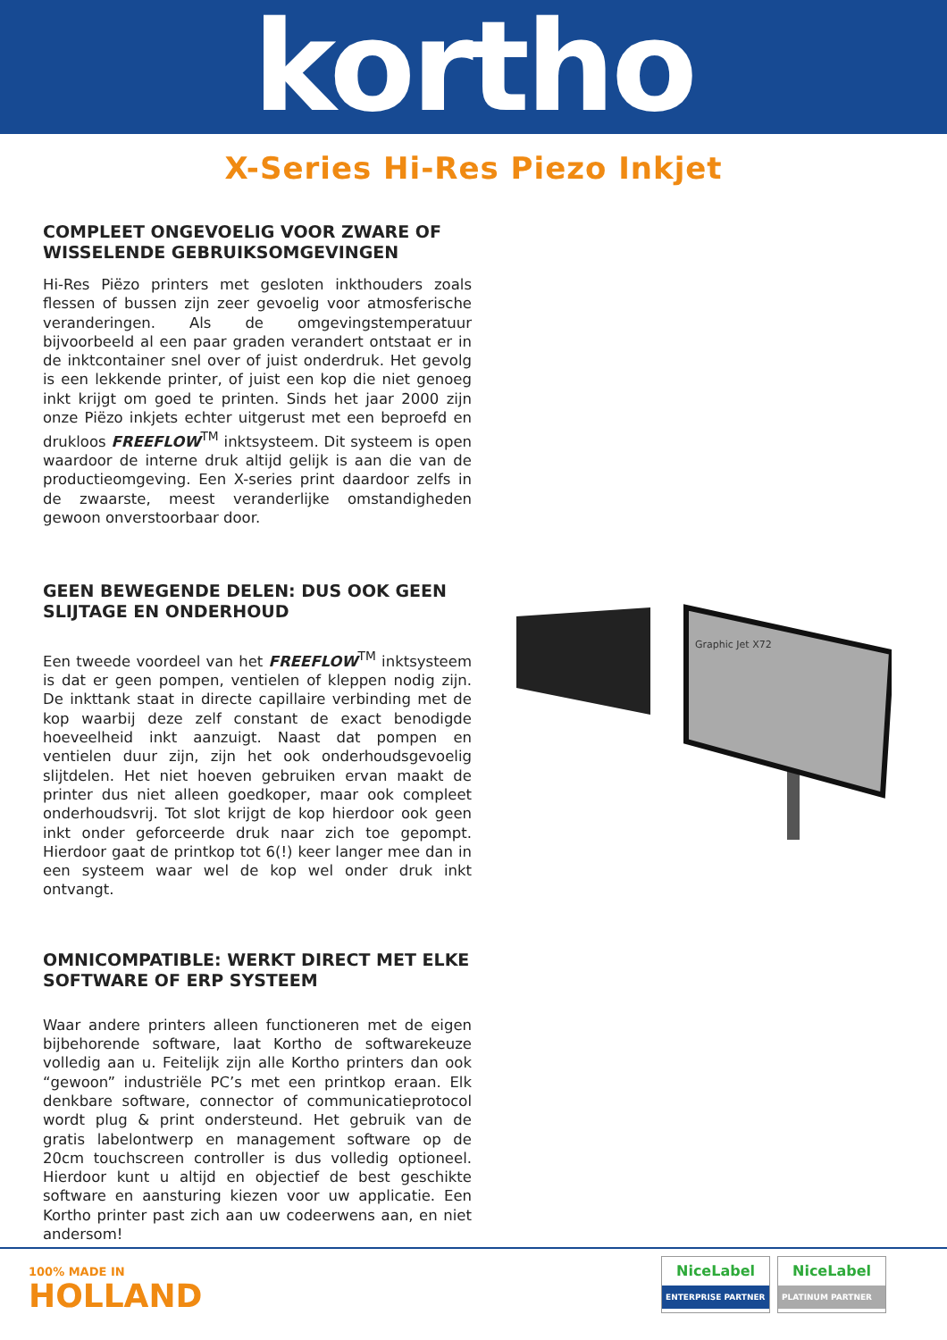kortho
X-Series Hi-Res Piezo Inkjet
COMPLEET ONGEVOELIG VOOR ZWARE OF WISSELENDE GEBRUIKSOMGEVINGEN
Hi-Res Piëzo printers met gesloten inkthouders zoals flessen of bussen zijn zeer gevoelig voor atmosferische veranderingen. Als de omgevingstemperatuur bijvoorbeeld al een paar graden verandert ontstaat er in de inktcontainer snel over of juist onderdruk. Het gevolg is een lekkende printer, of juist een kop die niet genoeg inkt krijgt om goed te printen. Sinds het jaar 2000 zijn onze Piëzo inkjets echter uitgerust met een beproefd en drukloos FREEFLOW<sup>TM</sup> inktsysteem. Dit systeem is open waardoor de interne druk altijd gelijk is aan die van de productieomgeving. Een X-series print daardoor zelfs in de zwaarste, meest veranderlijke omstandigheden gewoon onverstoorbaar door.
GEEN BEWEGENDE DELEN: DUS OOK GEEN SLIJTAGE EN ONDERHOUD
Een tweede voordeel van het FREEFLOW<sup>TM</sup> inktsysteem is dat er geen pompen, ventielen of kleppen nodig zijn. De inkttank staat in directe capillaire verbinding met de kop waarbij deze zelf constant de exact benodigde hoeveelheid inkt aanzuigt. Naast dat pompen en ventielen duur zijn, zijn het ook onderhoudsgevoelig slijtdelen. Het niet hoeven gebruiken ervan maakt de printer dus niet alleen goedkoper, maar ook compleet onderhoudsvrij. Tot slot krijgt de kop hierdoor ook geen inkt onder geforceerde druk naar zich toe gepompt. Hierdoor gaat de printkop tot 6(!) keer langer mee dan in een systeem waar wel de kop wel onder druk inkt ontvangt.
OMNICOMPATIBLE: WERKT DIRECT MET ELKE SOFTWARE OF ERP SYSTEEM
Waar andere printers alleen functioneren met de eigen bijbehorende software, laat Kortho de softwarekeuze volledig aan u. Feitelijk zijn alle Kortho printers dan ook “gewoon” industriële PC’s met een printkop eraan. Elk denkbare software, connector of communicatieprotocol wordt plug & print ondersteund. Het gebruik van de gratis labelontwerp en management software op de 20cm touchscreen controller is dus volledig optioneel. Hierdoor kunt u altijd en objectief de best geschikte software en aansturing kiezen voor uw applicatie. Een Kortho printer past zich aan uw codeerwens aan, en niet andersom!
Graphic Jet X72
100% MADE IN
HOLLAND
NiceLabel
ENTERPRISE PARTNER
NiceLabel
PLATINUM PARTNER